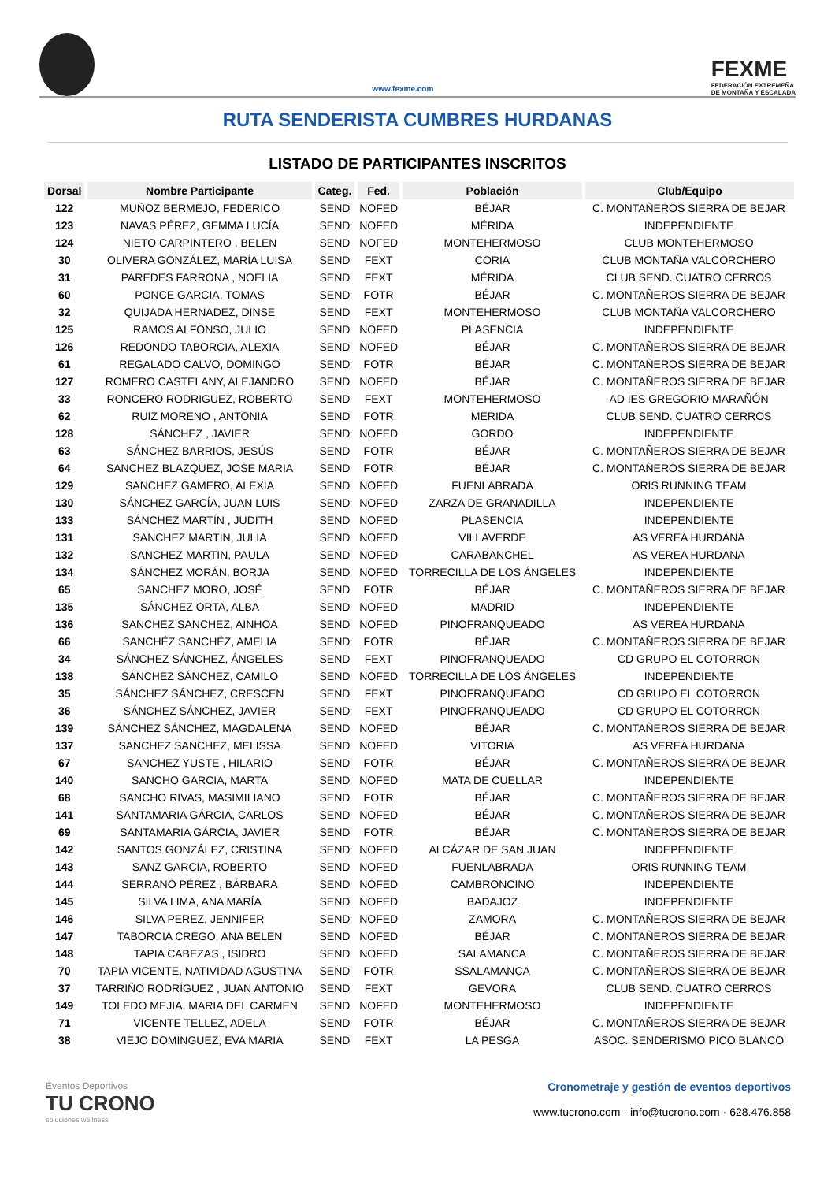www.fexme.com
FEXME
FEDERACIÓN EXTREMEÑA
DE MONTAÑA Y ESCALADA
RUTA SENDERISTA CUMBRES HURDANAS
LISTADO DE PARTICIPANTES INSCRITOS
| Dorsal | Nombre Participante | Categ. | Fed. | Población | Club/Equipo |
| --- | --- | --- | --- | --- | --- |
| 122 | MUÑOZ BERMEJO, FEDERICO | SEND | NOFED | BÉJAR | C. MONTAÑEROS SIERRA DE BEJAR |
| 123 | NAVAS PÉREZ, GEMMA LUCÍA | SEND | NOFED | MÉRIDA | INDEPENDIENTE |
| 124 | NIETO CARPINTERO , BELEN | SEND | NOFED | MONTEHERMOSO | CLUB MONTEHERMOSO |
| 30 | OLIVERA GONZÁLEZ, MARÍA LUISA | SEND | FEXT | CORIA | CLUB MONTAÑA VALCORCHERO |
| 31 | PAREDES FARRONA , NOELIA | SEND | FEXT | MÉRIDA | CLUB SEND. CUATRO CERROS |
| 60 | PONCE GARCIA, TOMAS | SEND | FOTR | BÉJAR | C. MONTAÑEROS SIERRA DE BEJAR |
| 32 | QUIJADA HERNADEZ, DINSE | SEND | FEXT | MONTEHERMOSO | CLUB MONTAÑA VALCORCHERO |
| 125 | RAMOS ALFONSO, JULIO | SEND | NOFED | PLASENCIA | INDEPENDIENTE |
| 126 | REDONDO TABORCIA, ALEXIA | SEND | NOFED | BÉJAR | C. MONTAÑEROS SIERRA DE BEJAR |
| 61 | REGALADO CALVO, DOMINGO | SEND | FOTR | BÉJAR | C. MONTAÑEROS SIERRA DE BEJAR |
| 127 | ROMERO CASTELANY, ALEJANDRO | SEND | NOFED | BÉJAR | C. MONTAÑEROS SIERRA DE BEJAR |
| 33 | RONCERO RODRIGUEZ, ROBERTO | SEND | FEXT | MONTEHERMOSO | AD IES GREGORIO MARAÑÓN |
| 62 | RUIZ MORENO , ANTONIA | SEND | FOTR | MERIDA | CLUB SEND. CUATRO CERROS |
| 128 | SÁNCHEZ , JAVIER | SEND | NOFED | GORDO | INDEPENDIENTE |
| 63 | SÁNCHEZ BARRIOS, JESÚS | SEND | FOTR | BÉJAR | C. MONTAÑEROS SIERRA DE BEJAR |
| 64 | SANCHEZ BLAZQUEZ, JOSE MARIA | SEND | FOTR | BÉJAR | C. MONTAÑEROS SIERRA DE BEJAR |
| 129 | SANCHEZ GAMERO, ALEXIA | SEND | NOFED | FUENLABRADA | ORIS RUNNING TEAM |
| 130 | SÁNCHEZ GARCÍA, JUAN LUIS | SEND | NOFED | ZARZA DE GRANADILLA | INDEPENDIENTE |
| 133 | SÁNCHEZ MARTÍN , JUDITH | SEND | NOFED | PLASENCIA | INDEPENDIENTE |
| 131 | SANCHEZ MARTIN, JULIA | SEND | NOFED | VILLAVERDE | AS VEREA HURDANA |
| 132 | SANCHEZ MARTIN, PAULA | SEND | NOFED | CARABANCHEL | AS VEREA HURDANA |
| 134 | SÁNCHEZ MORÁN, BORJA | SEND | NOFED | TORRECILLA DE LOS ÁNGELES | INDEPENDIENTE |
| 65 | SANCHEZ MORO, JOSÉ | SEND | FOTR | BÉJAR | C. MONTAÑEROS SIERRA DE BEJAR |
| 135 | SÁNCHEZ ORTA, ALBA | SEND | NOFED | MADRID | INDEPENDIENTE |
| 136 | SANCHEZ SANCHEZ, AINHOA | SEND | NOFED | PINOFRANQUEADO | AS VEREA HURDANA |
| 66 | SANCHÉZ SANCHÉZ, AMELIA | SEND | FOTR | BÉJAR | C. MONTAÑEROS SIERRA DE BEJAR |
| 34 | SÁNCHEZ SÁNCHEZ, ÁNGELES | SEND | FEXT | PINOFRANQUEADO | CD GRUPO EL COTORRON |
| 138 | SÁNCHEZ SÁNCHEZ, CAMILO | SEND | NOFED | TORRECILLA DE LOS ÁNGELES | INDEPENDIENTE |
| 35 | SÁNCHEZ SÁNCHEZ, CRESCEN | SEND | FEXT | PINOFRANQUEADO | CD GRUPO EL COTORRON |
| 36 | SÁNCHEZ SÁNCHEZ, JAVIER | SEND | FEXT | PINOFRANQUEADO | CD GRUPO EL COTORRON |
| 139 | SÁNCHEZ SÁNCHEZ, MAGDALENA | SEND | NOFED | BÉJAR | C. MONTAÑEROS SIERRA DE BEJAR |
| 137 | SANCHEZ SANCHEZ, MELISSA | SEND | NOFED | VITORIA | AS VEREA HURDANA |
| 67 | SANCHEZ YUSTE , HILARIO | SEND | FOTR | BÉJAR | C. MONTAÑEROS SIERRA DE BEJAR |
| 140 | SANCHO GARCIA, MARTA | SEND | NOFED | MATA DE CUELLAR | INDEPENDIENTE |
| 68 | SANCHO RIVAS, MASIMILIANO | SEND | FOTR | BÉJAR | C. MONTAÑEROS SIERRA DE BEJAR |
| 141 | SANTAMARIA GÁRCIA, CARLOS | SEND | NOFED | BÉJAR | C. MONTAÑEROS SIERRA DE BEJAR |
| 69 | SANTAMARIA GÁRCIA, JAVIER | SEND | FOTR | BÉJAR | C. MONTAÑEROS SIERRA DE BEJAR |
| 142 | SANTOS GONZÁLEZ, CRISTINA | SEND | NOFED | ALCÁZAR DE SAN JUAN | INDEPENDIENTE |
| 143 | SANZ GARCIA, ROBERTO | SEND | NOFED | FUENLABRADA | ORIS RUNNING TEAM |
| 144 | SERRANO PÉREZ , BÁRBARA | SEND | NOFED | CAMBRONCINO | INDEPENDIENTE |
| 145 | SILVA LIMA, ANA MARÍA | SEND | NOFED | BADAJOZ | INDEPENDIENTE |
| 146 | SILVA PEREZ, JENNIFER | SEND | NOFED | ZAMORA | C. MONTAÑEROS SIERRA DE BEJAR |
| 147 | TABORCIA CREGO, ANA BELEN | SEND | NOFED | BÉJAR | C. MONTAÑEROS SIERRA DE BEJAR |
| 148 | TAPIA CABEZAS , ISIDRO | SEND | NOFED | SALAMANCA | C. MONTAÑEROS SIERRA DE BEJAR |
| 70 | TAPIA VICENTE, NATIVIDAD AGUSTINA | SEND | FOTR | SSALAMANCA | C. MONTAÑEROS SIERRA DE BEJAR |
| 37 | TARRIÑO RODRÍGUEZ , JUAN ANTONIO | SEND | FEXT | GEVORA | CLUB SEND. CUATRO CERROS |
| 149 | TOLEDO MEJIA, MARIA DEL CARMEN | SEND | NOFED | MONTEHERMOSO | INDEPENDIENTE |
| 71 | VICENTE TELLEZ, ADELA | SEND | FOTR | BÉJAR | C. MONTAÑEROS SIERRA DE BEJAR |
| 38 | VIEJO DOMINGUEZ, EVA MARIA | SEND | FEXT | LA PESGA | ASOC. SENDERISMO PICO BLANCO |
Eventos Deportivos
TU CRONO
soluciones wellness
Cronometraje y gestión de eventos deportivos
www.tucrono.com · info@tucrono.com · 628.476.858